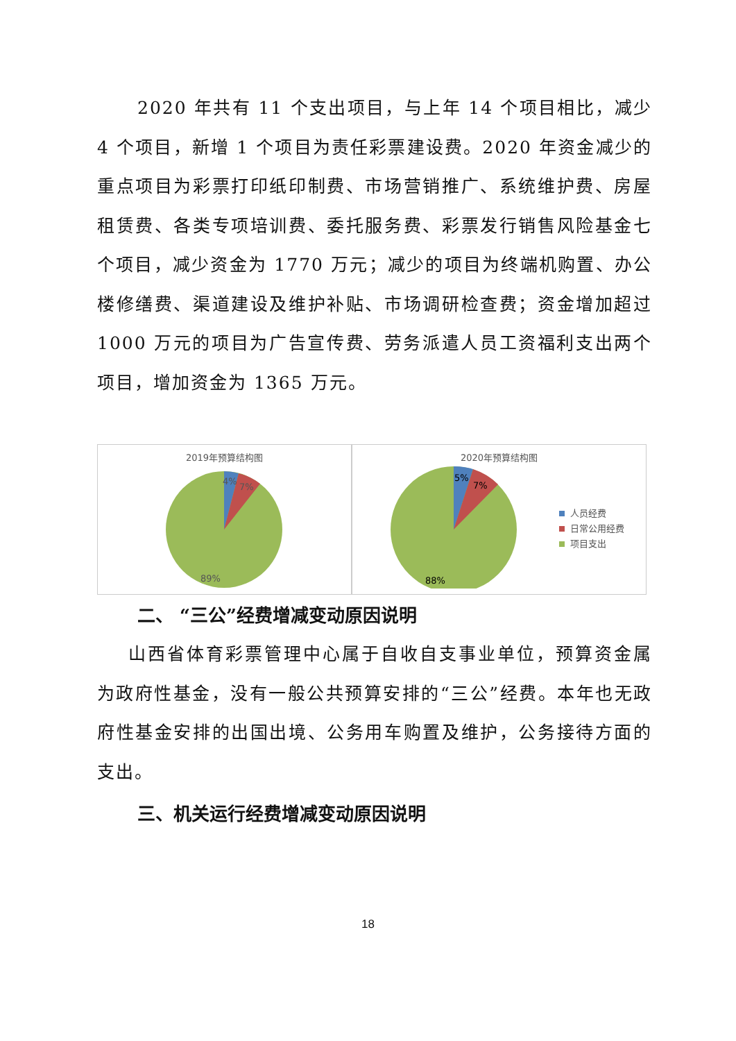2020 年共有 11 个支出项目，与上年 14 个项目相比，减少 4 个项目，新增 1 个项目为责任彩票建设费。2020 年资金减少的重点项目为彩票打印纸印制费、市场营销推广、系统维护费、房屋租赁费、各类专项培训费、委托服务费、彩票发行销售风险基金七个项目，减少资金为 1770 万元；减少的项目为终端机购置、办公楼修缮费、渠道建设及维护补贴、市场调研检查费；资金增加超过 1000 万元的项目为广告宣传费、劳务派遣人员工资福利支出两个项目，增加资金为 1365 万元。
2019年预算结构图
4%
7%
89%
2020年预算结构图
5%
7%
88%
人员经费
日常公用经费
项目支出
二、 “三公”经费增减变动原因说明
山西省体育彩票管理中心属于自收自支事业单位，预算资金属为政府性基金，没有一般公共预算安排的“三公”经费。本年也无政府性基金安排的出国出境、公务用车购置及维护，公务接待方面的支出。
三、机关运行经费增减变动原因说明
18